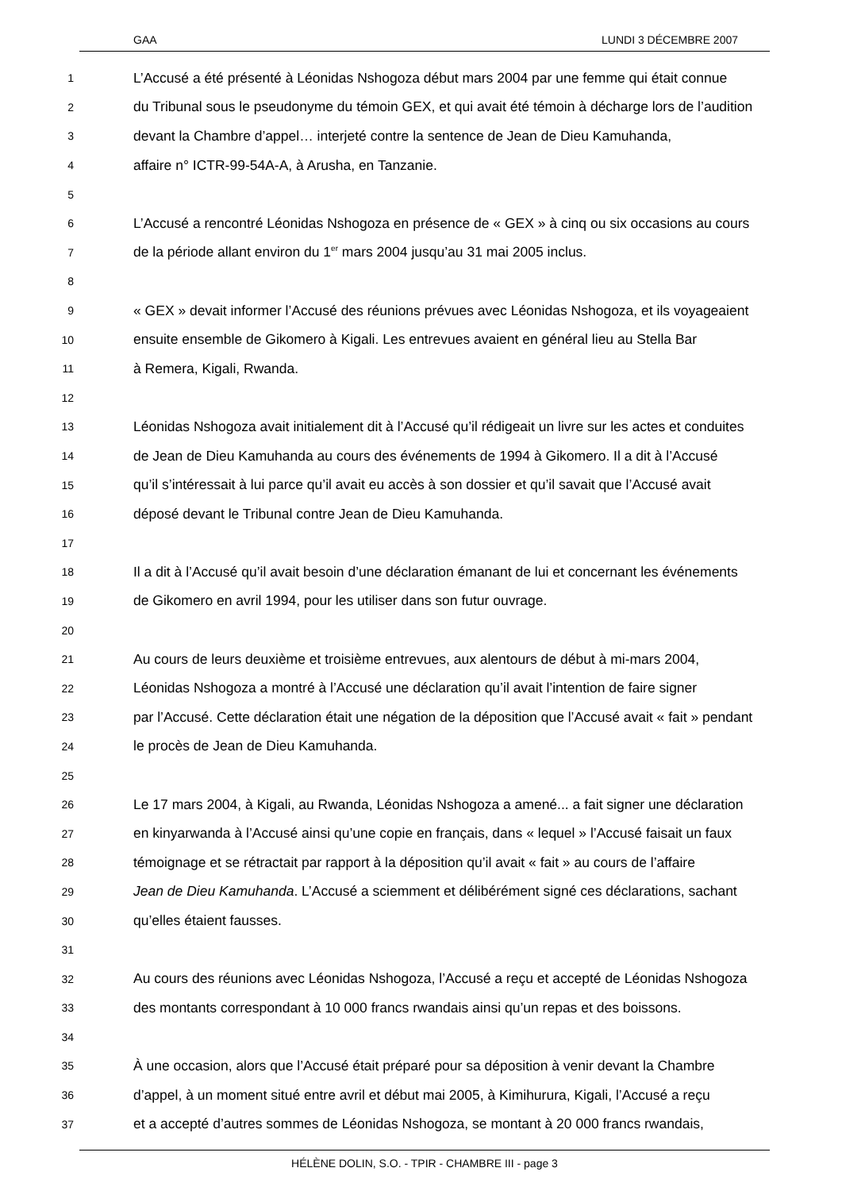GAA LUNDI 3 DÉCEMBRE 2007
1 L’Accusé a été présenté à Léonidas Nshogoza début mars 2004 par une femme qui était connue
2 du Tribunal sous le pseudonyme du témoin GEX, et qui avait été témoin à décharge lors de l’audition
3 devant la Chambre d’appel… interjeté contre la sentence de Jean de Dieu Kamuhanda,
4 affaire n° ICTR-99-54A-A, à Arusha, en Tanzanie.
5
6 L’Accusé a rencontré Léonidas Nshogoza en présence de « GEX » à cinq ou six occasions au cours
7 de la période allant environ du 1<sup>er</sup> mars 2004 jusqu’au 31 mai 2005 inclus.
8
9 « GEX » devait informer l’Accusé des réunions prévues avec Léonidas Nshogoza, et ils voyageaient
10 ensuite ensemble de Gikomero à Kigali. Les entrevues avaient en général lieu au Stella Bar
11 à Remera, Kigali, Rwanda.
12
13 Léonidas Nshogoza avait initialement dit à l’Accusé qu’il rédigeait un livre sur les actes et conduites
14 de Jean de Dieu Kamuhanda au cours des événements de 1994 à Gikomero. Il a dit à l’Accusé
15 qu’il s’intéressait à lui parce qu’il avait eu accès à son dossier et qu’il savait que l’Accusé avait
16 déposé devant le Tribunal contre Jean de Dieu Kamuhanda.
17
18 Il a dit à l’Accusé qu’il avait besoin d’une déclaration émanant de lui et concernant les événements
19 de Gikomero en avril 1994, pour les utiliser dans son futur ouvrage.
20
21 Au cours de leurs deuxième et troisième entrevues, aux alentours de début à mi-mars 2004,
22 Léonidas Nshogoza a montré à l’Accusé une déclaration qu’il avait l’intention de faire signer
23 par l’Accusé. Cette déclaration était une négation de la déposition que l’Accusé avait « fait » pendant
24 le procès de Jean de Dieu Kamuhanda.
25
26 Le 17 mars 2004, à Kigali, au Rwanda, Léonidas Nshogoza a amené... a fait signer une déclaration
27 en kinyarwanda à l’Accusé ainsi qu’une copie en français, dans « lequel » l’Accusé faisait un faux
28 témoignage et se rétractait par rapport à la déposition qu’il avait « fait » au cours de l’affaire
29 Jean de Dieu Kamuhanda. L’Accusé a sciemment et délibérément signé ces déclarations, sachant
30 qu’elles étaient fausses.
31
32 Au cours des réunions avec Léonidas Nshogoza, l’Accusé a reçu et accepté de Léonidas Nshogoza
33 des montants correspondant à 10 000 francs rwandais ainsi qu’un repas et des boissons.
34
35 À une occasion, alors que l’Accusé était préparé pour sa déposition à venir devant la Chambre
36 d’appel, à un moment situé entre avril et début mai 2005, à Kimihurura, Kigali, l’Accusé a reçu
37 et a accepté d’autres sommes de Léonidas Nshogoza, se montant à 20 000 francs rwandais,
HÉLÈNE DOLIN, S.O. - TPIR - CHAMBRE III - page 3